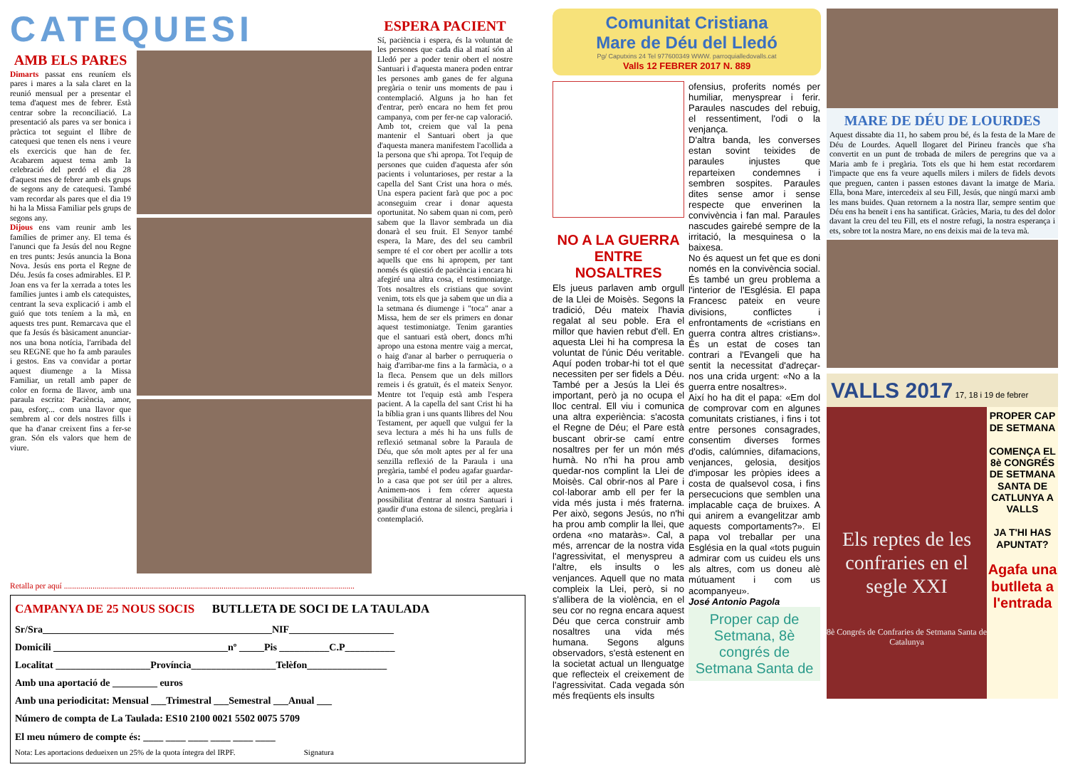CATEQUESI
AMB ELS PARES
Dimarts passat ens reuníem els pares i mares a la sala claret en la reunió mensual per a presentar el tema d'aquest mes de febrer. Està centrar sobre la reconciliació. La presentació als pares va ser bonica i pràctica tot seguint el llibre de catequesi que tenen els nens i veure els exercicis que han de fer. Acabarem aquest tema amb la celebració del perdó el dia 28 d'aquest mes de febrer amb els grups de segons any de catequesi. També vam recordar als pares que el dia 19 hi ha la Missa Familiar pels grups de segons any.
Dijous ens vam reunir amb les famílies de primer any. El tema és l'anunci que fa Jesús del nou Regne en tres punts: Jesús anuncia la Bona Nova. Jesús ens porta el Regne de Déu. Jesús fa coses admirables. El P. Joan ens va fer la xerrada a totes les famílies juntes i amb els catequistes, centrant la seva explicació i amb el guió que tots teníem a la mà, en aquests tres punt. Remarcava que el que fa Jesús és bàsicament anunciar-nos una bona notícia, l'arribada del seu REGNE que ho fa amb paraules i gestos. Ens va convidar a portar aquest diumenge a la Missa Familiar, un retall amb paper de color en forma de llavor, amb una paraula escrita: Paciència, amor, pau, esforç... com una llavor que sembrem al cor dels nostres fills i que ha d'anar creixent fins a fer-se gran. Són els valors que hem de viure.
ESPERA PACIENT
Sí, paciència i espera, és la voluntat de les persones que cada dia al matí són al Lledó per a poder tenir obert el nostre Santuari i d'aquesta manera poden entrar les persones amb ganes de fer alguna pregària o tenir uns moments de pau i contemplació. Alguns ja ho han fet d'entrar, però encara no hem fet prou campanya, com per fer-ne cap valoració. Amb tot, creiem que val la pena mantenir el Santuari obert ja que d'aquesta manera manifestem l'acollida a la persona que s'hi apropa. Tot l'equip de persones que cuiden d'aquesta afer són pacients i voluntarioses, per restar a la capella del Sant Crist una hora o més. Una espera pacient farà que poc a poc aconseguim crear i donar aquesta oportunitat. No sabem quan ni com, però sabem que la llavor sembrada un dia donarà el seu fruit. El Senyor també espera, la Mare, des del seu cambril sempre té el cor obert per acollir a tots aquells que ens hi apropem, per tant només és qüestió de paciència i encara hi afegiré una altra cosa, el testimoniatge. Tots nosaltres els cristians que sovint venim, tots els que ja sabem que un dia a la setmana és diumenge i "toca" anar a Missa, hem de ser els primers en donar aquest testimoniatge. Tenim garanties que el santuari està obert, doncs m'hi apropo una estona mentre vaig a mercat, o haig d'anar al barber o perruqueria o haig d'arribar-me fins a la farmàcia, o a la fleca. Pensem que un dels millors remeis i és gratuït, és el mateix Senyor. Mentre tot l'equip està amb l'espera pacient. A la capella del sant Crist hi ha la bíblia gran i uns quants llibres del Nou Testament, per aquell que vulgui fer la seva lectura a més hi ha uns fulls de reflexió setmanal sobre la Paraula de Déu, que són molt aptes per al fer una senzilla reflexió de la Paraula i una pregària, també el podeu agafar guardar-lo a casa que pot ser útil per a altres. Animem-nos i fem córrer aquesta possibilitat d'entrar al nostra Santuari i gaudir d'una estona de silenci, pregària i contemplació.
Retalla per aquí ..............................................................................................................................................
CAMPANYA DE 25 NOUS SOCIS BUTLLETA DE SOCI DE LA TAULADA
Sr/Sra______________________________________________NIF_____________________
Domicili ___________________________________nº _____Pis __________C.P__________
Localitat ___________________Província_________________Telèfon________________
Amb una aportació de _________ euros
Amb una periodicitat: Mensual ___Trimestral ___Semestral ___Anual ___
Número de compta de La Taulada: ES10 2100 0021 5502 0075 5709
El meu número de compte és: ____ ____ ____ ____ ____ ____
Nota: Les aportacions dedueixen un 25% de la quota íntegra del IRPF. Signatura
Comunitat Cristiana
Mare de Déu del Lledó
Pg/ Caputxins 24 Tel 977600349 WWW. parroquialledovalls.cat
Valls 12 FEBRER 2017 N. 889
NO A LA GUERRA ENTRE NOSALTRES
Els jueus parlaven amb orgull de la Llei de Moisès. Segons la tradició, Déu mateix l'havia regalat al seu poble. Era el millor que havien rebut d'ell. En aquesta Llei hi ha compresa la voluntat de l'únic Déu veritable. Aquí poden trobar-hi tot el que necessiten per ser fidels a Déu. També per a Jesús la Llei és important, però ja no ocupa el lloc central. Ell viu i comunica una altra experiència: s'acosta el Regne de Déu; el Pare està buscant obrir-se camí entre nosaltres per fer un món més humà. No n'hi ha prou amb quedar-nos complint la Llei de Moisès. Cal obrir-nos al Pare i col·laborar amb ell per fer la vida més justa i més fraterna. Per això, segons Jesús, no n'hi ha prou amb complir la llei, que ordena «no mataràs». Cal, a més, arrencar de la nostra vida l'agressivitat, el menyspreu a l'altre, els insults o les venjances. Aquell que no mata compleix la Llei, però, si no s'allibera de la violència, en el seu cor no regna encara aquest Déu que cerca construir amb nosaltres una vida més humana. Segons alguns observadors, s'està estenent en la societat actual un llenguatge que reflecteix el creixement de l'agressivitat. Cada vegada són més freqüents els insults
ofensius, proferits només per humiliar, menysprear i ferir. Paraules nascudes del rebuig, el ressentiment, l'odi o la venjança.
D'altra banda, les converses estan sovint teixides de paraules injustes que reparteixen condemnes i sembren sospites. Paraules dites sense amor i sense respecte que enverinen la convivència i fan mal. Paraules nascudes gairebé sempre de la irritació, la mesquinesa o la baixesa.
No és aquest un fet que es doni només en la convivència social. És també un greu problema a l'interior de l'Església. El papa Francesc pateix en veure divisions, conflictes i enfrontaments de «cristians en guerra contra altres cristians». És un estat de coses tan contrari a l'Evangeli que ha sentit la necessitat d'adreçar-nos una crida urgent: «No a la guerra entre nosaltres».
Així ho ha dit el papa: «Em dol de comprovar com en algunes comunitats cristianes, i fins i tot entre persones consagrades, consentim diverses formes d'odis, calúmnies, difamacions, venjances, gelosia, desitjos d'imposar les pròpies idees a costa de qualsevol cosa, i fins persecucions que semblen una implacable caça de bruixes. A qui anirem a evangelitzar amb aquests comportaments?». El papa vol treballar per una Església en la qual «tots puguin admirar com us cuideu els uns als altres, com us doneu alè mútuament i com us acompanyeu».
José Antonio Pagola
Proper cap de Setmana, 8è congrés de Setmana Santa de
MARE DE DÉU DE LOURDES
Aquest dissabte dia 11, ho sabem prou bé, és la festa de la Mare de Déu de Lourdes. Aquell llogaret del Pirineu francès que s'ha convertit en un punt de trobada de milers de peregrins que va a Maria amb fe i pregària. Tots els que hi hem estat recordarem l'impacte que ens fa veure aquells milers i milers de fidels devots que preguen, canten i passen estones davant la imatge de Maria. Ella, bona Mare, intercedeix al seu Fill, Jesús, que ningú marxi amb les mans buides. Quan retornem a la nostra llar, sempre sentim que Déu ens ha beneït i ens ha santificat. Gràcies, Maria, tu des del dolor davant la creu del teu Fill, ets el nostre refugi, la nostra esperança i ets, sobre tot la nostra Mare, no ens deixis mai de la teva mà.
VALLS 2017 17, 18 i 19 de febrer
Els reptes de les confraries en el segle XXI
8è Congrés de Confraries de Setmana Santa de Catalunya
PROPER CAP DE SETMANA
COMENÇA EL 8è CONGRÉS DE SETMANA SANTA DE CATLUNYA A VALLS
JA T'HI HAS APUNTAT?
Agafa una butlleta a l'entrada